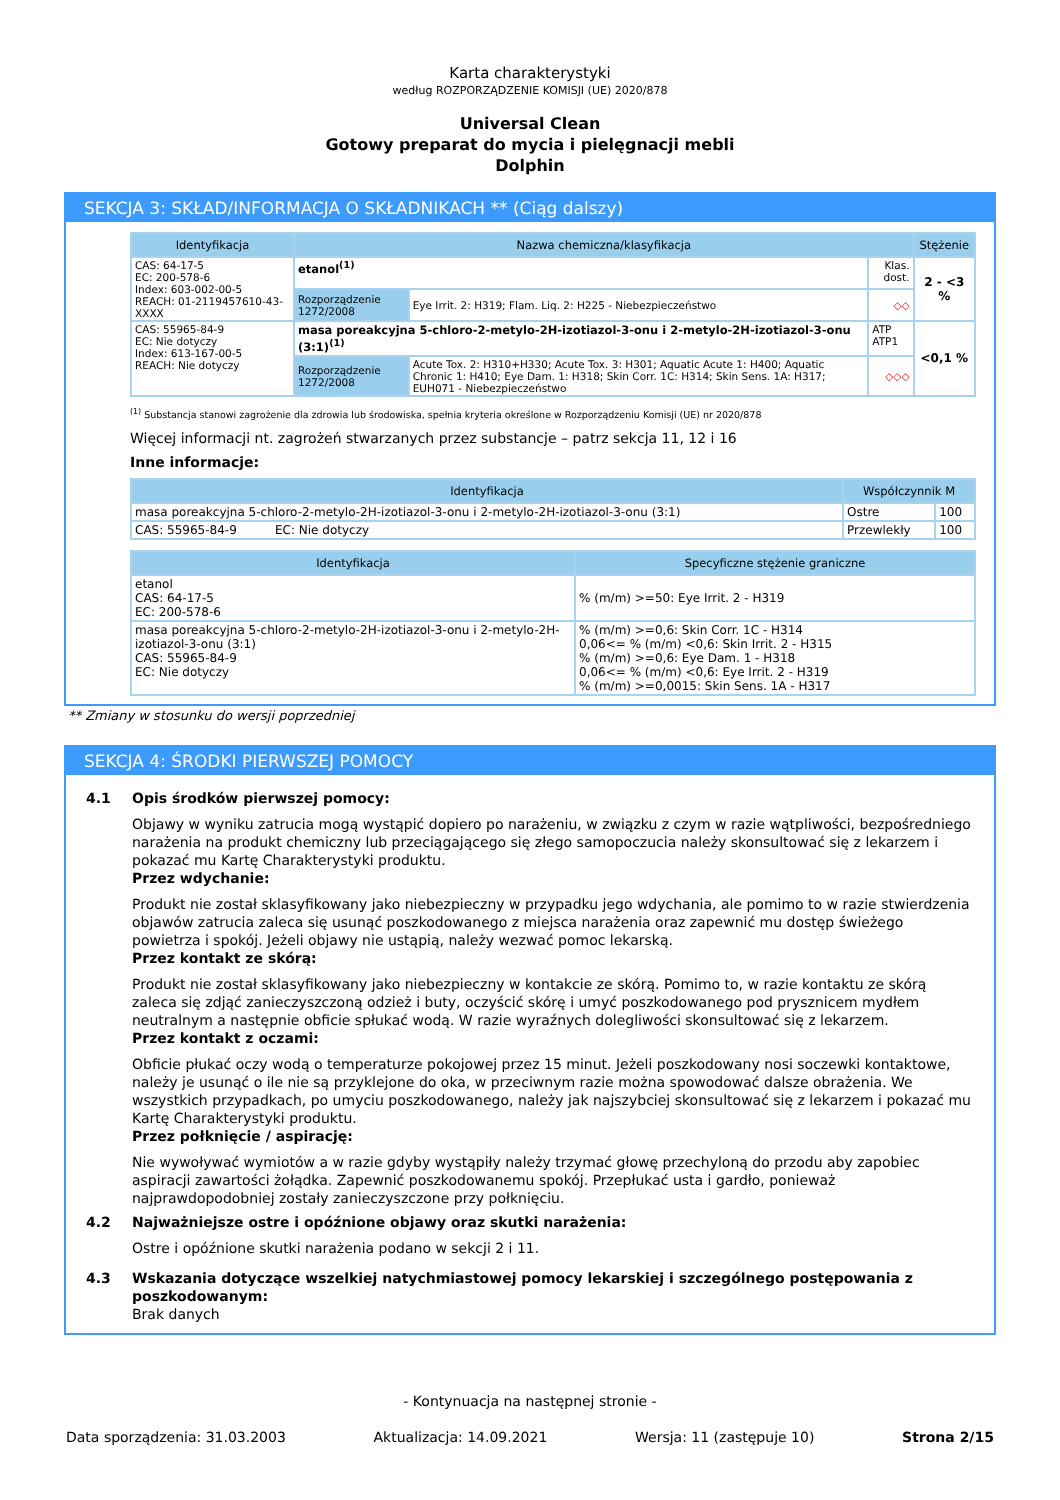Karta charakterystyki
według ROZPORZĄDZENIE KOMISJI (UE) 2020/878
Universal Clean
Gotowy preparat do mycia i pielęgnacji mebli
Dolphin
SEKCJA 3: SKŁAD/INFORMACJA O SKŁADNIKACH ** (Ciąg dalszy)
| Identyfikacja | Nazwa chemiczna/klasyfikacja | | | Stężenie |
| --- | --- | --- | --- | --- |
| CAS: 64-17-5 EC: 200-578-6 Index: 603-002-00-5 REACH: 01-2119457610-43-XXXX | etanol<sup>(1)</sup> | | Klas. dost. | 2 - <3 % |
| | Rozporządzenie 1272/2008 | Eye Irrit. 2: H319; Flam. Liq. 2: H225 - Niebezpieczeństwo | ◇◇ | |
| CAS: 55965-84-9 EC: Nie dotyczy Index: 613-167-00-5 REACH: Nie dotyczy | masa poreakcyjna 5-chloro-2-metylo-2H-izotiazol-3-onu i 2-metylo-2H-izotiazol-3-onu (3:1)<sup>(1)</sup> | | ATP ATP1 | <0,1 % |
| | Rozporządzenie 1272/2008 | Acute Tox. 2: H310+H330; Acute Tox. 3: H301; Aquatic Acute 1: H400; Aquatic Chronic 1: H410; Eye Dam. 1: H318; Skin Corr. 1C: H314; Skin Sens. 1A: H317; EUH071 - Niebezpieczeństwo | ◇◇◇ | |
<sup>(1)</sup> Substancja stanowi zagrożenie dla zdrowia lub środowiska, spełnia kryteria określone w Rozporządzeniu Komisji (UE) nr 2020/878
Więcej informacji nt. zagrożeń stwarzanych przez substancje – patrz sekcja 11, 12 i 16
Inne informacje:
| Identyfikacja | Współczynnik M | |
| --- | --- | --- |
| masa poreakcyjna 5-chloro-2-metylo-2H-izotiazol-3-onu i 2-metylo-2H-izotiazol-3-onu (3:1) | Ostre | 100 |
| CAS: 55965-84-9 EC: Nie dotyczy | Przewlekły | 100 |
| Identyfikacja | Specyficzne stężenie graniczne |
| --- | --- |
| etanol CAS: 64-17-5 EC: 200-578-6 | % (m/m) >=50: Eye Irrit. 2 - H319 |
| masa poreakcyjna 5-chloro-2-metylo-2H-izotiazol-3-onu i 2-metylo-2H-izotiazol-3-onu (3:1) CAS: 55965-84-9 EC: Nie dotyczy | % (m/m) >=0,6: Skin Corr. 1C - H314 0,06<= % (m/m) <0,6: Skin Irrit. 2 - H315 % (m/m) >=0,6: Eye Dam. 1 - H318 0,06<= % (m/m) <0,6: Eye Irrit. 2 - H319 % (m/m) >=0,0015: Skin Sens. 1A - H317 |
** Zmiany w stosunku do wersji poprzedniej
SEKCJA 4: ŚRODKI PIERWSZEJ POMOCY
4.1 Opis środków pierwszej pomocy:
Objawy w wyniku zatrucia mogą wystąpić dopiero po narażeniu, w związku z czym w razie wątpliwości, bezpośredniego narażenia na produkt chemiczny lub przeciągającego się złego samopoczucia należy skonsultować się z lekarzem i pokazać mu Kartę Charakterystyki produktu.
Przez wdychanie:
Produkt nie został sklasyfikowany jako niebezpieczny w przypadku jego wdychania, ale pomimo to w razie stwierdzenia objawów zatrucia zaleca się usunąć poszkodowanego z miejsca narażenia oraz zapewnić mu dostęp świeżego powietrza i spokój. Jeżeli objawy nie ustąpią, należy wezwać pomoc lekarską.
Przez kontakt ze skórą:
Produkt nie został sklasyfikowany jako niebezpieczny w kontakcie ze skórą. Pomimo to, w razie kontaktu ze skórą zaleca się zdjąć zanieczyszczoną odzież i buty, oczyścić skórę i umyć poszkodowanego pod prysznicem mydłem neutralnym a następnie obficie spłukać wodą. W razie wyraźnych dolegliwości skonsultować się z lekarzem.
Przez kontakt z oczami:
Obficie płukać oczy wodą o temperaturze pokojowej przez 15 minut. Jeżeli poszkodowany nosi soczewki kontaktowe, należy je usunąć o ile nie są przyklejone do oka, w przeciwnym razie można spowodować dalsze obrażenia. We wszystkich przypadkach, po umyciu poszkodowanego, należy jak najszybciej skonsultować się z lekarzem i pokazać mu Kartę Charakterystyki produktu.
Przez połknięcie / aspirację:
Nie wywoływać wymiotów a w razie gdyby wystąpiły należy trzymać głowę przechyloną do przodu aby zapobiec aspiracji zawartości żołądka. Zapewnić poszkodowanemu spokój. Przepłukać usta i gardło, ponieważ najprawdopodobniej zostały zanieczyszczone przy połknięciu.
4.2 Najważniejsze ostre i opóźnione objawy oraz skutki narażenia:
Ostre i opóźnione skutki narażenia podano w sekcji 2 i 11.
4.3 Wskazania dotyczące wszelkiej natychmiastowej pomocy lekarskiej i szczególnego postępowania z poszkodowanym:
Brak danych
- Kontynuacja na następnej stronie -
Data sporządzenia: 31.03.2003 Aktualizacja: 14.09.2021 Wersja: 11 (zastępuje 10) Strona 2/15